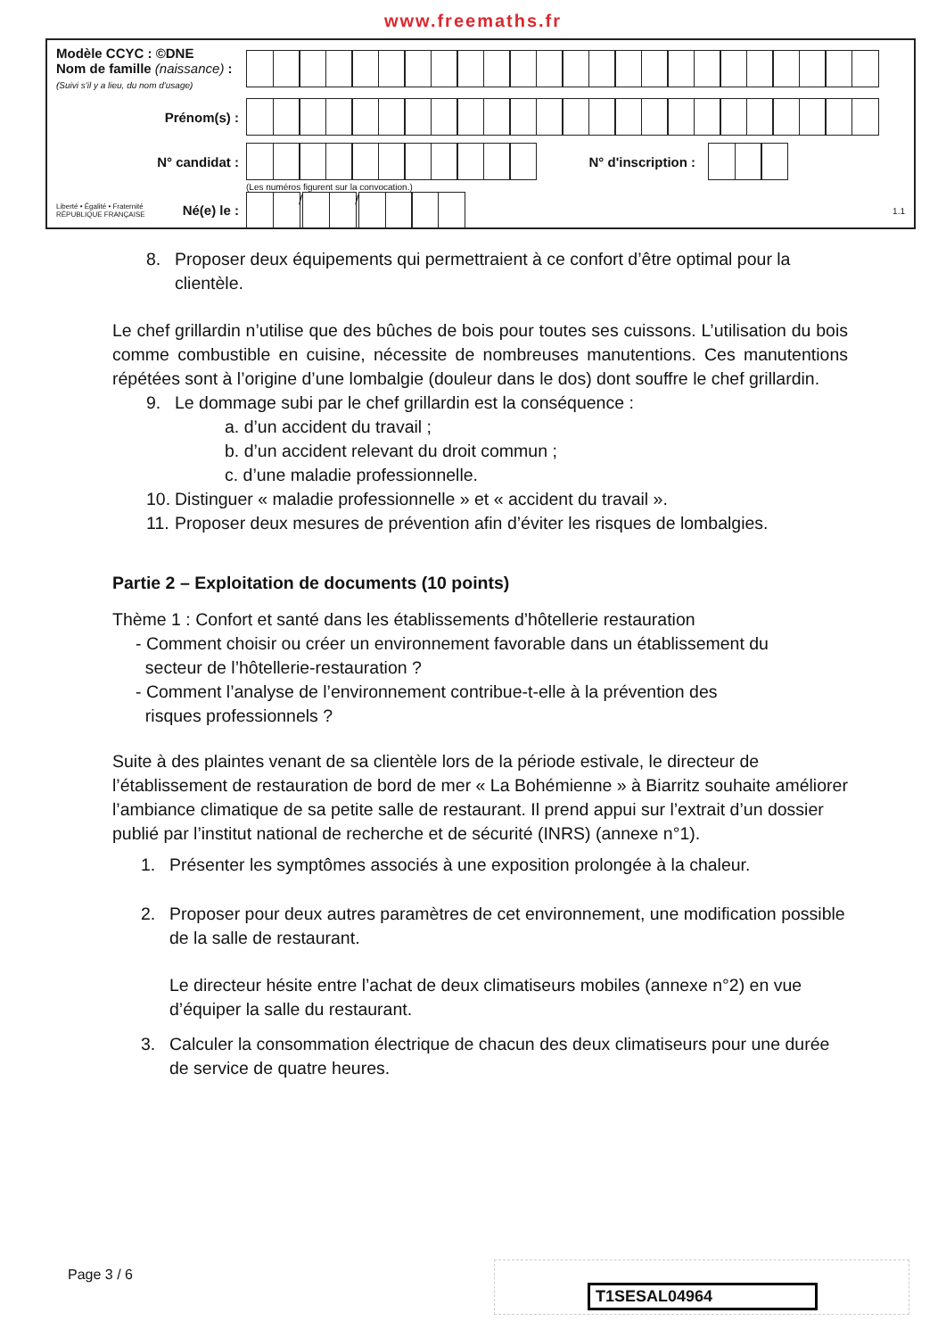www.freemaths.fr
Modèle CCYC : ©DNE
Nom de famille (naissance) :
(Suivi s'il y a lieu, du nom d'usage)
Prénom(s) :
N° candidat : N° d'inscription :
(Les numéros figurent sur la convocation.)
Liberté • Égalité • Fraternité
RÉPUBLIQUE FRANÇAISE Né(e) le :
/ /
1.1
8. Proposer deux équipements qui permettraient à ce confort d’être optimal pour la clientèle.
Le chef grillardin n’utilise que des bûches de bois pour toutes ses cuissons. L’utilisation du bois comme combustible en cuisine, nécessite de nombreuses manutentions. Ces manutentions répétées sont à l’origine d’une lombalgie (douleur dans le dos) dont souffre le chef grillardin.
9. Le dommage subi par le chef grillardin est la conséquence :
a. d’un accident du travail ;
b. d’un accident relevant du droit commun ;
c. d’une maladie professionnelle.
10.
Distinguer « maladie professionnelle » et « accident du travail ».
11.
Proposer deux mesures de prévention afin d’éviter les risques de lombalgies.
Partie 2 – Exploitation de documents (10 points)
Thème 1 : Confort et santé dans les établissements d’hôtellerie restauration
- Comment choisir ou créer un environnement favorable dans un établissement du
secteur de l’hôtellerie-restauration ?
- Comment l’analyse de l’environnement contribue-t-elle à la prévention des
risques professionnels ?
Suite à des plaintes venant de sa clientèle lors de la période estivale, le directeur de l’établissement de restauration de bord de mer « La Bohémienne » à Biarritz souhaite améliorer l’ambiance climatique de sa petite salle de restaurant. Il prend appui sur l’extrait d’un dossier publié par l’institut national de recherche et de sécurité (INRS) (annexe n°1).
1. Présenter les symptômes associés à une exposition prolongée à la chaleur.
2. Proposer pour deux autres paramètres de cet environnement, une modification possible de la salle de restaurant.
Le directeur hésite entre l’achat de deux climatiseurs mobiles (annexe n°2) en vue d’équiper la salle du restaurant.
3. Calculer la consommation électrique de chacun des deux climatiseurs pour une durée de service de quatre heures.
Page 3 / 6 T1SESAL04964